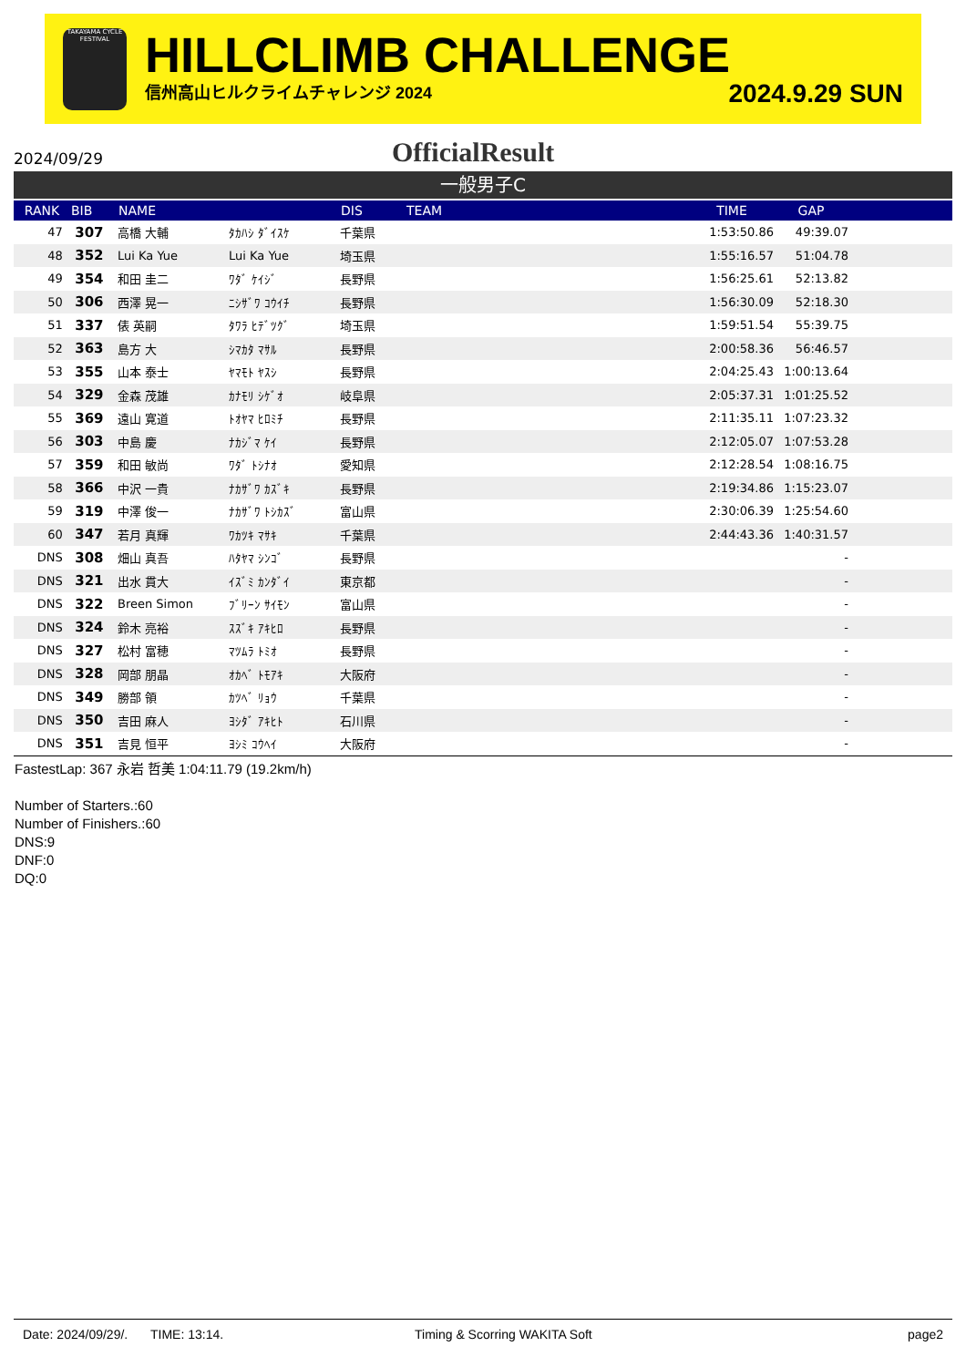TAKAYAMA CYCLE FESTIVAL
HILLCLIMB CHALLENGE
信州高山ヒルクライムチャレンジ 2024 2024.9.29 SUN
2024/09/29
OfficialResult
一般男子C
| RANK | BIB | NAME | | DIS | TEAM | TIME | GAP | |
| --- | --- | --- | --- | --- | --- | --- | --- | --- |
| 47 | 307 | 高橋 大輔 | ﾀｶﾊｼ ﾀﾞｲｽｹ | 千葉県 | | 1:53:50.86 | 49:39.07 | |
| 48 | 352 | Lui Ka Yue | Lui Ka Yue | 埼玉県 | | 1:55:16.57 | 51:04.78 | |
| 49 | 354 | 和田 圭二 | ﾜﾀﾞ ｹｲｼﾞ | 長野県 | | 1:56:25.61 | 52:13.82 | |
| 50 | 306 | 西澤 晃一 | ﾆｼｻﾞﾜ ｺｳｲﾁ | 長野県 | | 1:56:30.09 | 52:18.30 | |
| 51 | 337 | 俵 英嗣 | ﾀﾜﾗ ﾋﾃﾞﾂｸﾞ | 埼玉県 | | 1:59:51.54 | 55:39.75 | |
| 52 | 363 | 島方 大 | ｼﾏｶﾀ ﾏｻﾙ | 長野県 | | 2:00:58.36 | 56:46.57 | |
| 53 | 355 | 山本 泰士 | ﾔﾏﾓﾄ ﾔｽｼ | 長野県 | | 2:04:25.43 | 1:00:13.64 | |
| 54 | 329 | 金森 茂雄 | ｶﾅﾓﾘ ｼｹﾞｵ | 岐阜県 | | 2:05:37.31 | 1:01:25.52 | |
| 55 | 369 | 遠山 寛道 | ﾄｵﾔﾏ ﾋﾛﾐﾁ | 長野県 | | 2:11:35.11 | 1:07:23.32 | |
| 56 | 303 | 中島 慶 | ﾅｶｼﾞﾏ ｹｲ | 長野県 | | 2:12:05.07 | 1:07:53.28 | |
| 57 | 359 | 和田 敏尚 | ﾜﾀﾞ ﾄｼﾅｵ | 愛知県 | | 2:12:28.54 | 1:08:16.75 | |
| 58 | 366 | 中沢 一貴 | ﾅｶｻﾞﾜ ｶｽﾞｷ | 長野県 | | 2:19:34.86 | 1:15:23.07 | |
| 59 | 319 | 中澤 俊一 | ﾅｶｻﾞﾜ ﾄｼｶｽﾞ | 富山県 | | 2:30:06.39 | 1:25:54.60 | |
| 60 | 347 | 若月 真輝 | ﾜｶﾂｷ ﾏｻｷ | 千葉県 | | 2:44:43.36 | 1:40:31.57 | |
| DNS | 308 | 畑山 真吾 | ﾊﾀﾔﾏ ｼﾝｺﾞ | 長野県 | | | - | |
| DNS | 321 | 出水 貫大 | ｲｽﾞﾐ ｶﾝﾀﾞｲ | 東京都 | | | - | |
| DNS | 322 | Breen Simon | ﾌﾞﾘｰﾝ ｻｲﾓﾝ | 富山県 | | | - | |
| DNS | 324 | 鈴木 亮裕 | ｽｽﾞｷ ｱｷﾋﾛ | 長野県 | | | - | |
| DNS | 327 | 松村 富穂 | ﾏﾂﾑﾗ ﾄﾐｵ | 長野県 | | | - | |
| DNS | 328 | 岡部 朋晶 | ｵｶﾍﾞ ﾄﾓｱｷ | 大阪府 | | | - | |
| DNS | 349 | 勝部 領 | ｶﾂﾍﾞ ﾘｮｳ | 千葉県 | | | - | |
| DNS | 350 | 吉田 麻人 | ﾖｼﾀﾞ ｱｷﾋﾄ | 石川県 | | | - | |
| DNS | 351 | 吉見 恒平 | ﾖｼﾐ ｺｳﾍｲ | 大阪府 | | | - | |
FastestLap: 367 永岩 哲美 1:04:11.79 (19.2km/h)
Number of Starters.:60
Number of Finishers.:60
DNS:9
DNF:0
DQ:0
Date: 2024/09/29/. TIME: 13:14. Timing & Scorring WAKITA Soft page2